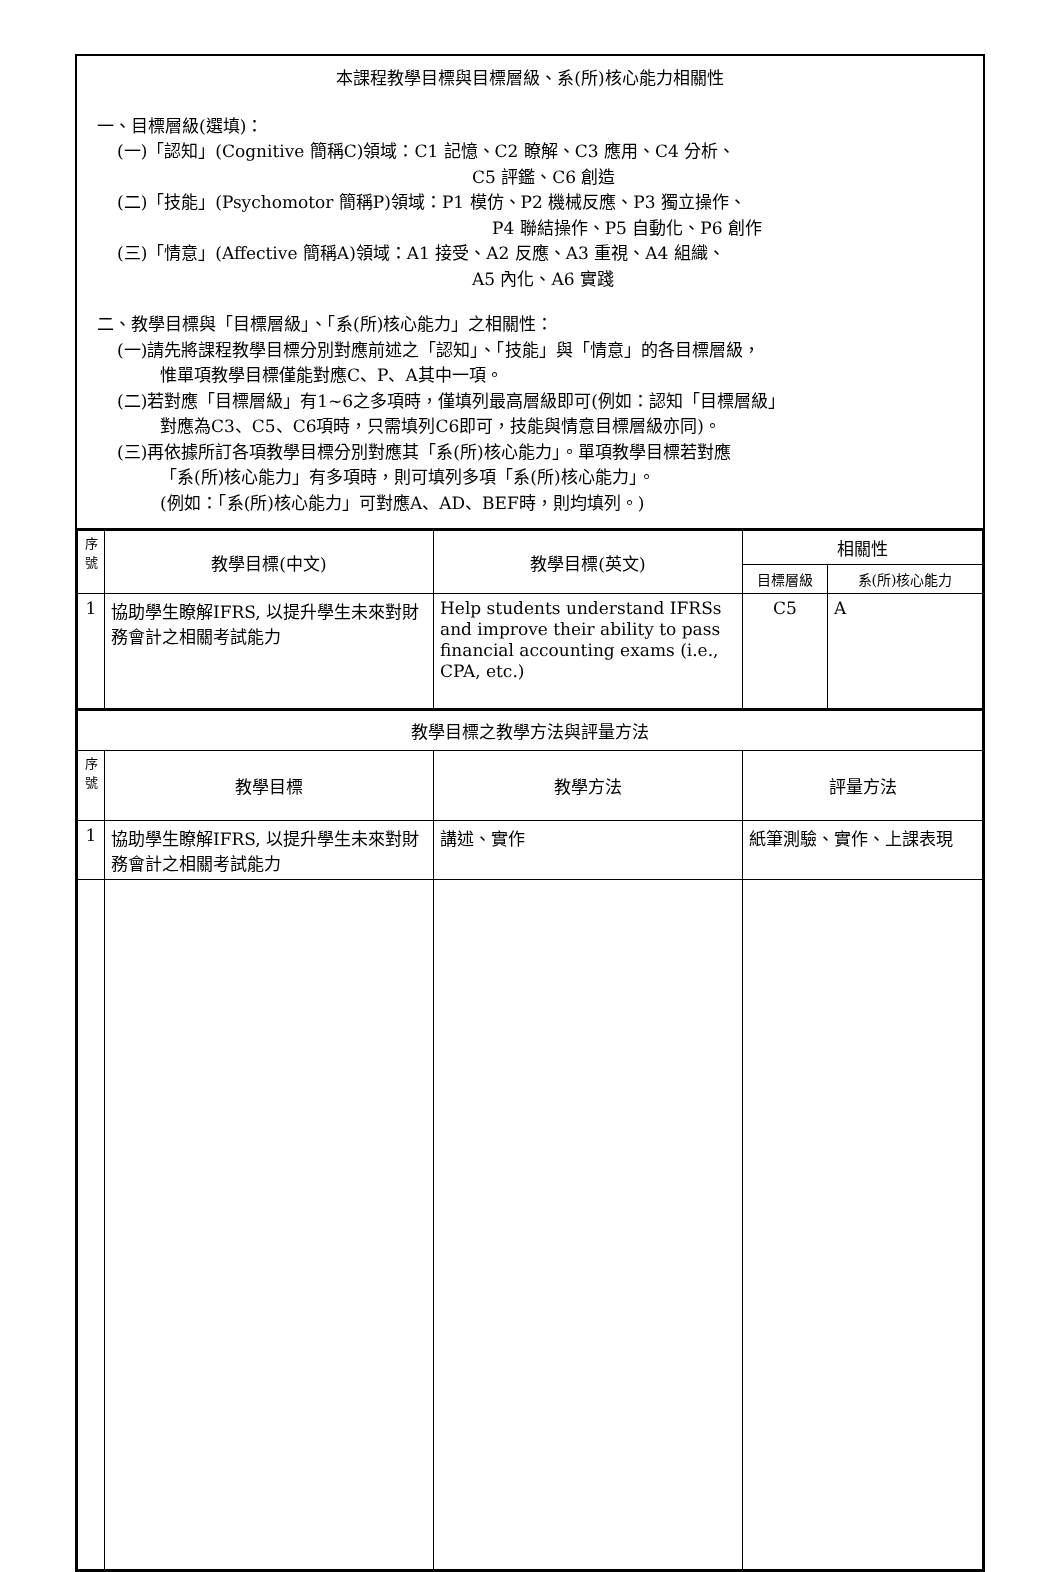本課程教學目標與目標層級、系(所)核心能力相關性
一、目標層級(選填)：
(一)「認知」(Cognitive 簡稱C)領域：C1 記憶、C2 瞭解、C3 應用、C4 分析、
C5 評鑑、C6 創造
(二)「技能」(Psychomotor 簡稱P)領域：P1 模仿、P2 機械反應、P3 獨立操作、
P4 聯結操作、P5 自動化、P6 創作
(三)「情意」(Affective 簡稱A)領域：A1 接受、A2 反應、A3 重視、A4 組織、
A5 內化、A6 實踐
二、教學目標與「目標層級」、「系(所)核心能力」之相關性：
(一)請先將課程教學目標分別對應前述之「認知」、「技能」與「情意」的各目標層級，
惟單項教學目標僅能對應C、P、A其中一項。
(二)若對應「目標層級」有1~6之多項時，僅填列最高層級即可(例如：認知「目標層級」
對應為C3、C5、C6項時，只需填列C6即可，技能與情意目標層級亦同)。
(三)再依據所訂各項教學目標分別對應其「系(所)核心能力」。單項教學目標若對應
「系(所)核心能力」有多項時，則可填列多項「系(所)核心能力」。
(例如：「系(所)核心能力」可對應A、AD、BEF時，則均填列。)
| 序號 | 教學目標(中文) | 教學目標(英文) | 相關性 | |
| --- | --- | --- | --- | --- |
| | | | 目標層級 | 系(所)核心能力 |
| 1 | 協助學生瞭解IFRS, 以提升學生未來對財務會計之相關考試能力 | Help students understand IFRSs and improve their ability to pass financial accounting exams (i.e., CPA, etc.) | C5 | A |
| 教學目標之教學方法與評量方法 | | | |
| --- | --- | --- | --- |
| 序號 | 教學目標 | 教學方法 | 評量方法 |
| 1 | 協助學生瞭解IFRS, 以提升學生未來對財務會計之相關考試能力 | 講述、實作 | 紙筆測驗、實作、上課表現 |